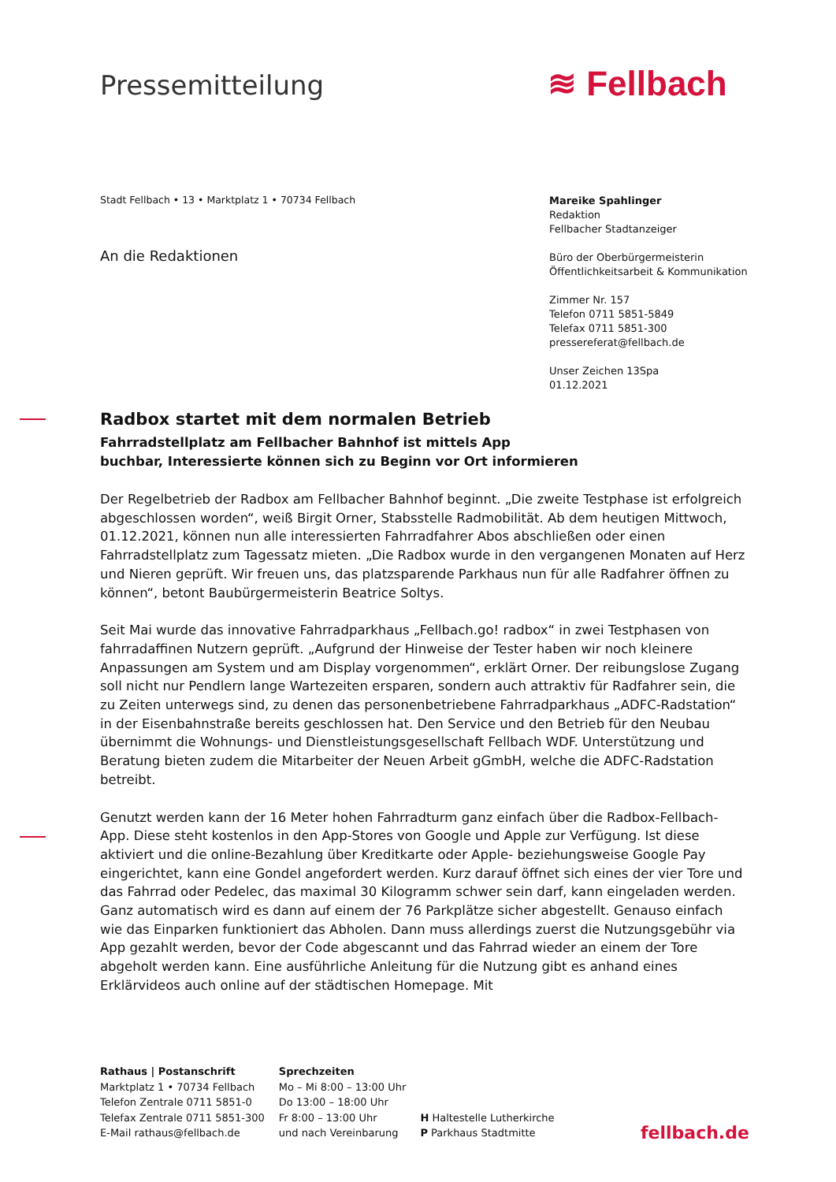Pressemitteilung ≋ Fellbach
Stadt Fellbach • 13 • Marktplatz 1 • 70734 Fellbach
An die Redaktionen
Mareike Spahlinger
Redaktion
Fellbacher Stadtanzeiger
Büro der Oberbürgermeisterin
Öffentlichkeitsarbeit & Kommunikation
Zimmer Nr. 157
Telefon 0711 5851-5849
Telefax 0711 5851-300
pressereferat@fellbach.de
Unser Zeichen 13Spa
01.12.2021
Radbox startet mit dem normalen Betrieb
Fahrradstellplatz am Fellbacher Bahnhof ist mittels App
buchbar, Interessierte können sich zu Beginn vor Ort informieren
Der Regelbetrieb der Radbox am Fellbacher Bahnhof beginnt. „Die zweite Testphase ist erfolgreich abgeschlossen worden“, weiß Birgit Orner, Stabsstelle Radmobilität. Ab dem heutigen Mittwoch, 01.12.2021, können nun alle interessierten Fahrradfahrer Abos abschließen oder einen Fahrradstellplatz zum Tagessatz mieten. „Die Radbox wurde in den vergangenen Monaten auf Herz und Nieren geprüft. Wir freuen uns, das platzsparende Parkhaus nun für alle Radfahrer öffnen zu können“, betont Baubürgermeisterin Beatrice Soltys.
Seit Mai wurde das innovative Fahrradparkhaus „Fellbach.go! radbox“ in zwei Testphasen von fahrradaffinen Nutzern geprüft. „Aufgrund der Hinweise der Tester haben wir noch kleinere Anpassungen am System und am Display vorgenommen“, erklärt Orner. Der reibungslose Zugang soll nicht nur Pendlern lange Wartezeiten ersparen, sondern auch attraktiv für Radfahrer sein, die zu Zeiten unterwegs sind, zu denen das personenbetriebene Fahrradparkhaus „ADFC-Radstation“ in der Eisenbahnstraße bereits geschlossen hat. Den Service und den Betrieb für den Neubau übernimmt die Wohnungs- und Dienstleistungsgesellschaft Fellbach WDF. Unterstützung und Beratung bieten zudem die Mitarbeiter der Neuen Arbeit gGmbH, welche die ADFC-Radstation betreibt.
Genutzt werden kann der 16 Meter hohen Fahrradturm ganz einfach über die Radbox-Fellbach-App. Diese steht kostenlos in den App-Stores von Google und Apple zur Verfügung. Ist diese aktiviert und die online-Bezahlung über Kreditkarte oder Apple- beziehungsweise Google Pay eingerichtet, kann eine Gondel angefordert werden. Kurz darauf öffnet sich eines der vier Tore und das Fahrrad oder Pedelec, das maximal 30 Kilogramm schwer sein darf, kann eingeladen werden. Ganz automatisch wird es dann auf einem der 76 Parkplätze sicher abgestellt. Genauso einfach wie das Einparken funktioniert das Abholen. Dann muss allerdings zuerst die Nutzungsgebühr via App gezahlt werden, bevor der Code abgescannt und das Fahrrad wieder an einem der Tore abgeholt werden kann. Eine ausführliche Anleitung für die Nutzung gibt es anhand eines Erklärvideos auch online auf der städtischen Homepage. Mit
Rathaus | Postanschrift
Marktplatz 1 • 70734 Fellbach
Telefon Zentrale 0711 5851-0
Telefax Zentrale 0711 5851-300
E-Mail rathaus@fellbach.de
Sprechzeiten
Mo – Mi 8:00 – 13:00 Uhr
Do 13:00 – 18:00 Uhr
Fr 8:00 – 13:00 Uhr
und nach Vereinbarung
H Haltestelle Lutherkirche
P Parkhaus Stadtmitte
fellbach.de